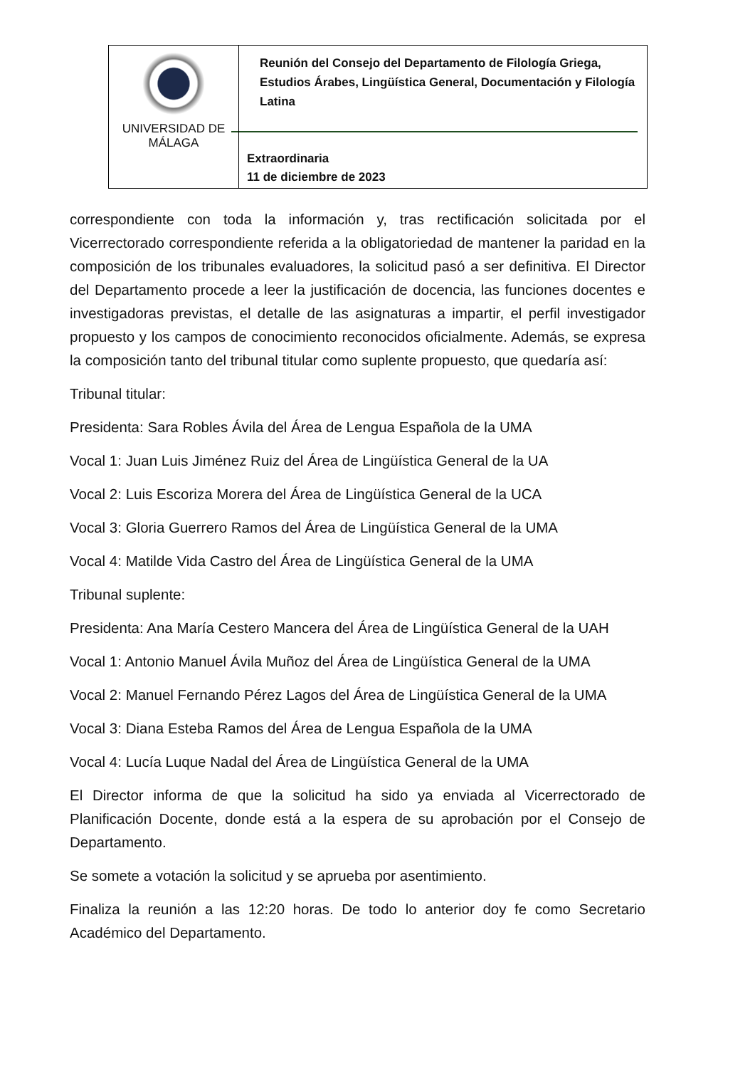| UNIVERSIDAD DE MÁLAGA | Reunión del Consejo del Departamento de Filología Griega, Estudios Árabes, Lingüística General, Documentación y Filología Latina Extraordinaria 11 de diciembre de 2023 |
correspondiente con toda la información y, tras rectificación solicitada por el Vicerrectorado correspondiente referida a la obligatoriedad de mantener la paridad en la composición de los tribunales evaluadores, la solicitud pasó a ser definitiva. El Director del Departamento procede a leer la justificación de docencia, las funciones docentes e investigadoras previstas, el detalle de las asignaturas a impartir, el perfil investigador propuesto y los campos de conocimiento reconocidos oficialmente. Además, se expresa la composición tanto del tribunal titular como suplente propuesto, que quedaría así:
Tribunal titular:
Presidenta: Sara Robles Ávila del Área de Lengua Española de la UMA
Vocal 1: Juan Luis Jiménez Ruiz del Área de Lingüística General de la UA
Vocal 2: Luis Escoriza Morera del Área de Lingüística General de la UCA
Vocal 3: Gloria Guerrero Ramos del Área de Lingüística General de la UMA
Vocal 4: Matilde Vida Castro del Área de Lingüística General de la UMA
Tribunal suplente:
Presidenta: Ana María Cestero Mancera del Área de Lingüística General de la UAH
Vocal 1: Antonio Manuel Ávila Muñoz del Área de Lingüística General de la UMA
Vocal 2: Manuel Fernando Pérez Lagos del Área de Lingüística General de la UMA
Vocal 3: Diana Esteba Ramos del Área de Lengua Española de la UMA
Vocal 4: Lucía Luque Nadal del Área de Lingüística General de la UMA
El Director informa de que la solicitud ha sido ya enviada al Vicerrectorado de Planificación Docente, donde está a la espera de su aprobación por el Consejo de Departamento.
Se somete a votación la solicitud y se aprueba por asentimiento.
Finaliza la reunión a las 12:20 horas. De todo lo anterior doy fe como Secretario Académico del Departamento.